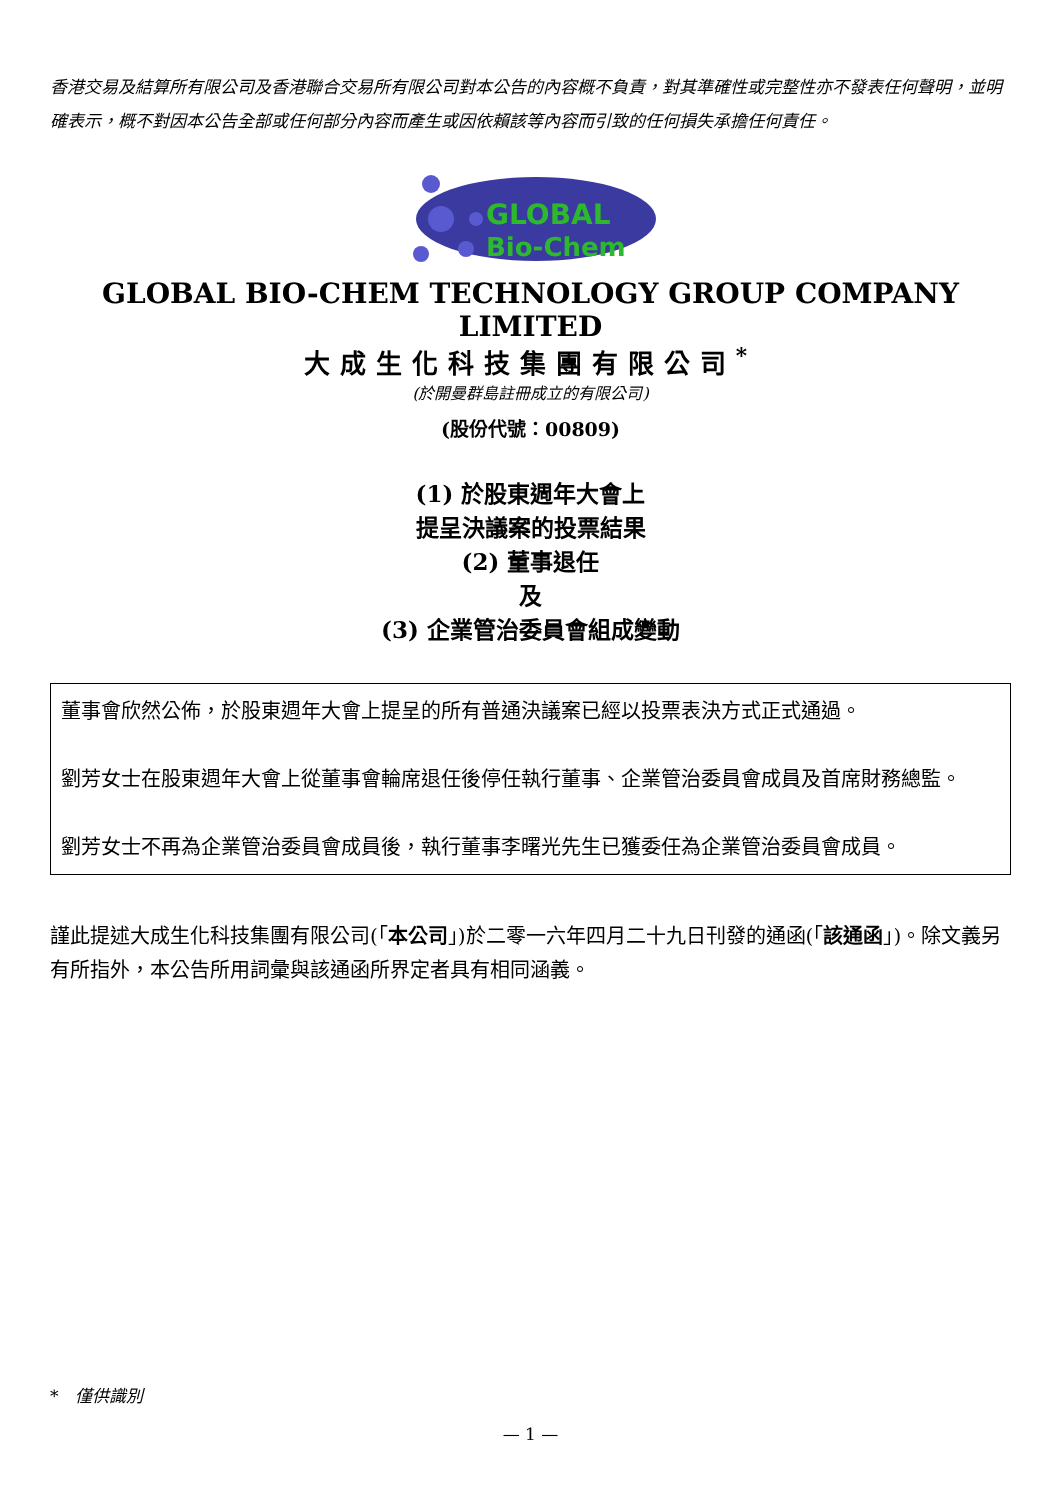香港交易及結算所有限公司及香港聯合交易所有限公司對本公告的內容概不負責，對其準確性或完整性亦不發表任何聲明，並明確表示，概不對因本公告全部或任何部分內容而產生或因依賴該等內容而引致的任何損失承擔任何責任。
GLOBAL
Bio-Chem
GLOBAL BIO-CHEM TECHNOLOGY GROUP COMPANY LIMITED
大成生化科技集團有限公司<sup>*</sup>
(於開曼群島註冊成立的有限公司)
(股份代號：00809)
(1) 於股東週年大會上
提呈決議案的投票結果
(2) 董事退任
及
(3) 企業管治委員會組成變動
董事會欣然公佈，於股東週年大會上提呈的所有普通決議案已經以投票表決方式正式通過。
劉芳女士在股東週年大會上從董事會輪席退任後停任執行董事、企業管治委員會成員及首席財務總監。
劉芳女士不再為企業管治委員會成員後，執行董事李曙光先生已獲委任為企業管治委員會成員。
謹此提述大成生化科技集團有限公司(「本公司」)於二零一六年四月二十九日刊發的通函(「該通函」)。除文義另有所指外，本公告所用詞彙與該通函所界定者具有相同涵義。
* 僅供識別
— 1 —